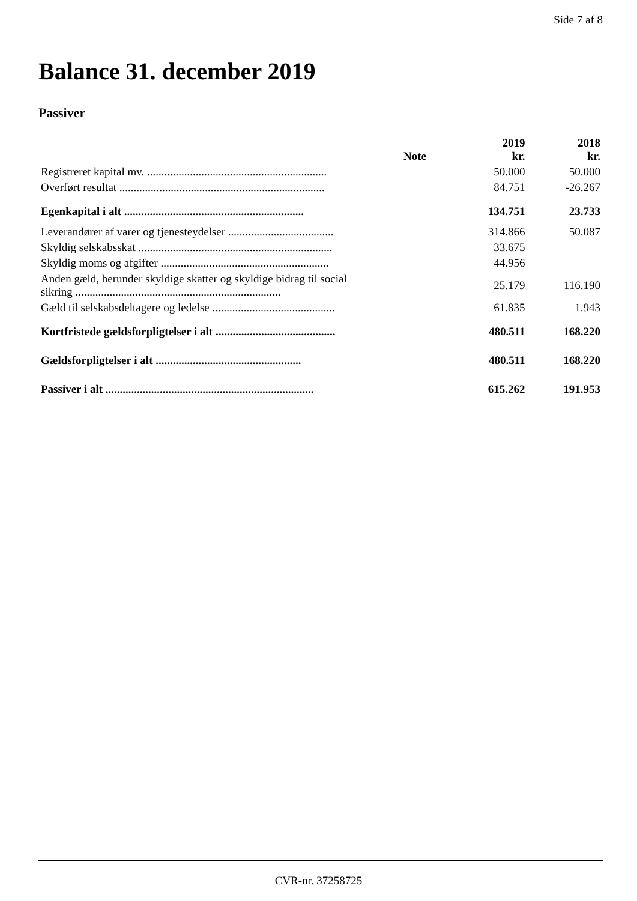Side 7 af 8
Balance 31. december 2019
Passiver
| | Note | 2019 kr. | 2018 kr. |
| --- | --- | --- | --- |
| Registreret kapital mv. ............................................................... | | 50.000 | 50.000 |
| Overført resultat ........................................................................ | | 84.751 | -26.267 |
| Egenkapital i alt ............................................................... | | 134.751 | 23.733 |
| Leverandører af varer og tjenesteydelser ..................................... | | 314.866 | 50.087 |
| Skyldig selskabsskat .................................................................... | | 33.675 | |
| Skyldig moms og afgifter ........................................................... | | 44.956 | |
| Anden gæld, herunder skyldige skatter og skyldige bidrag til social sikring ........................................................................ | | 25.179 | 116.190 |
| Gæld til selskabsdeltagere og ledelse ........................................... | | 61.835 | 1.943 |
| Kortfristede gældsforpligtelser i alt .......................................... | | 480.511 | 168.220 |
| Gældsforpligtelser i alt ................................................... | | 480.511 | 168.220 |
| Passiver i alt ......................................................................... | | 615.262 | 191.953 |
CVR-nr. 37258725